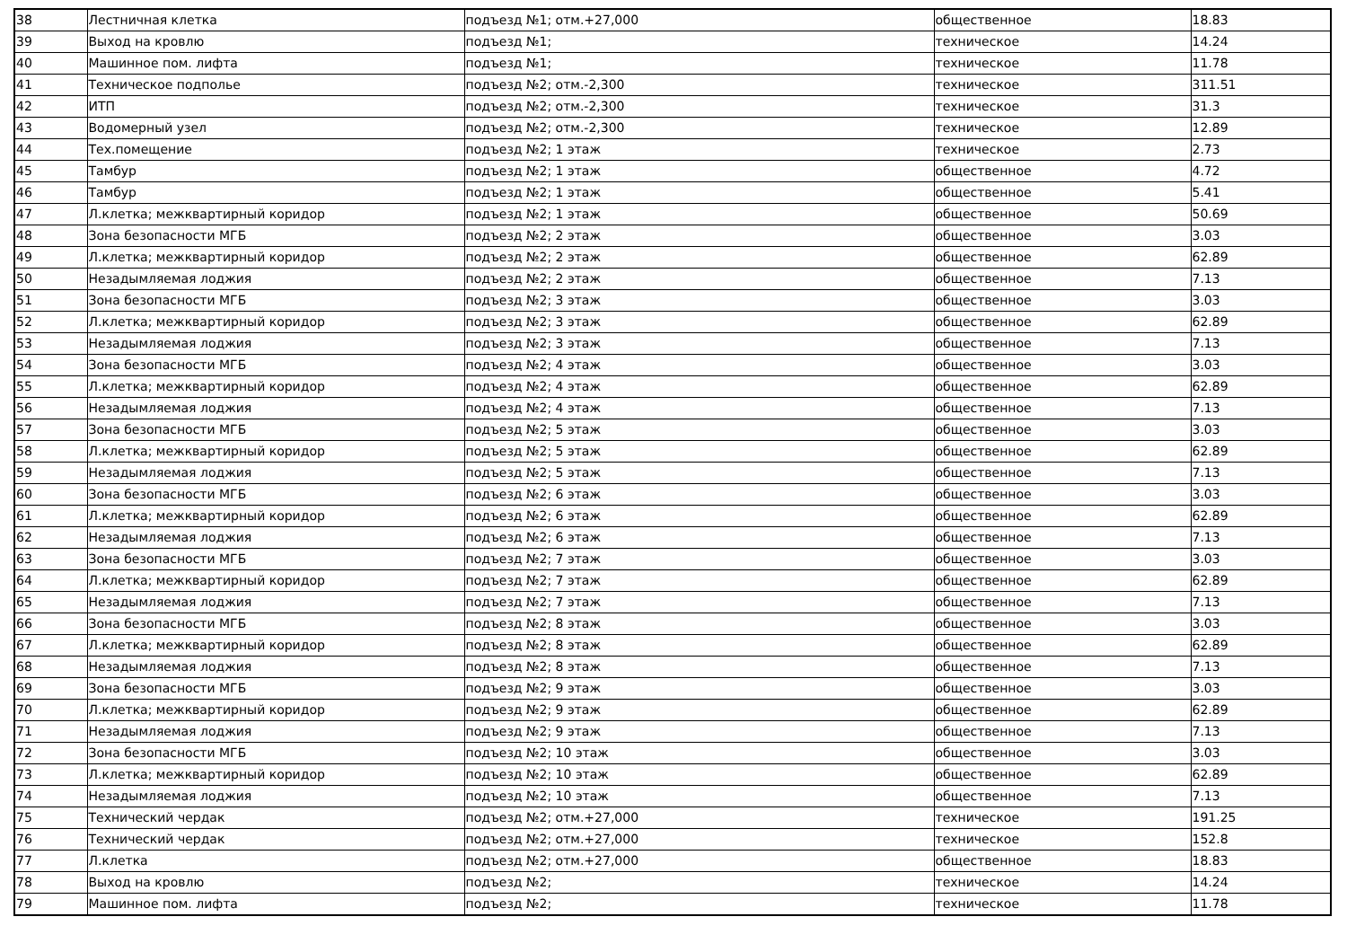| 38 | Лестничная клетка | подъезд №1; отм.+27,000 | общественное | 18.83 |
| 39 | Выход на кровлю | подъезд №1; | техническое | 14.24 |
| 40 | Машинное пом. лифта | подъезд №1; | техническое | 11.78 |
| 41 | Техническое подполье | подъезд №2; отм.-2,300 | техническое | 311.51 |
| 42 | ИТП | подъезд №2; отм.-2,300 | техническое | 31.3 |
| 43 | Водомерный узел | подъезд №2; отм.-2,300 | техническое | 12.89 |
| 44 | Тех.помещение | подъезд №2; 1 этаж | техническое | 2.73 |
| 45 | Тамбур | подъезд №2; 1 этаж | общественное | 4.72 |
| 46 | Тамбур | подъезд №2; 1 этаж | общественное | 5.41 |
| 47 | Л.клетка; межквартирный коридор | подъезд №2; 1 этаж | общественное | 50.69 |
| 48 | Зона безопасности МГБ | подъезд №2; 2 этаж | общественное | 3.03 |
| 49 | Л.клетка; межквартирный коридор | подъезд №2; 2 этаж | общественное | 62.89 |
| 50 | Незадымляемая лоджия | подъезд №2; 2 этаж | общественное | 7.13 |
| 51 | Зона безопасности МГБ | подъезд №2; 3 этаж | общественное | 3.03 |
| 52 | Л.клетка; межквартирный коридор | подъезд №2; 3 этаж | общественное | 62.89 |
| 53 | Незадымляемая лоджия | подъезд №2; 3 этаж | общественное | 7.13 |
| 54 | Зона безопасности МГБ | подъезд №2; 4 этаж | общественное | 3.03 |
| 55 | Л.клетка; межквартирный коридор | подъезд №2; 4 этаж | общественное | 62.89 |
| 56 | Незадымляемая лоджия | подъезд №2; 4 этаж | общественное | 7.13 |
| 57 | Зона безопасности МГБ | подъезд №2; 5 этаж | общественное | 3.03 |
| 58 | Л.клетка; межквартирный коридор | подъезд №2; 5 этаж | общественное | 62.89 |
| 59 | Незадымляемая лоджия | подъезд №2; 5 этаж | общественное | 7.13 |
| 60 | Зона безопасности МГБ | подъезд №2; 6 этаж | общественное | 3.03 |
| 61 | Л.клетка; межквартирный коридор | подъезд №2; 6 этаж | общественное | 62.89 |
| 62 | Незадымляемая лоджия | подъезд №2; 6 этаж | общественное | 7.13 |
| 63 | Зона безопасности МГБ | подъезд №2; 7 этаж | общественное | 3.03 |
| 64 | Л.клетка; межквартирный коридор | подъезд №2; 7 этаж | общественное | 62.89 |
| 65 | Незадымляемая лоджия | подъезд №2; 7 этаж | общественное | 7.13 |
| 66 | Зона безопасности МГБ | подъезд №2; 8 этаж | общественное | 3.03 |
| 67 | Л.клетка; межквартирный коридор | подъезд №2; 8 этаж | общественное | 62.89 |
| 68 | Незадымляемая лоджия | подъезд №2; 8 этаж | общественное | 7.13 |
| 69 | Зона безопасности МГБ | подъезд №2; 9 этаж | общественное | 3.03 |
| 70 | Л.клетка; межквартирный коридор | подъезд №2; 9 этаж | общественное | 62.89 |
| 71 | Незадымляемая лоджия | подъезд №2; 9 этаж | общественное | 7.13 |
| 72 | Зона безопасности МГБ | подъезд №2; 10 этаж | общественное | 3.03 |
| 73 | Л.клетка; межквартирный коридор | подъезд №2; 10 этаж | общественное | 62.89 |
| 74 | Незадымляемая лоджия | подъезд №2; 10 этаж | общественное | 7.13 |
| 75 | Технический чердак | подъезд №2; отм.+27,000 | техническое | 191.25 |
| 76 | Технический чердак | подъезд №2; отм.+27,000 | техническое | 152.8 |
| 77 | Л.клетка | подъезд №2; отм.+27,000 | общественное | 18.83 |
| 78 | Выход на кровлю | подъезд №2; | техническое | 14.24 |
| 79 | Машинное пом. лифта | подъезд №2; | техническое | 11.78 |